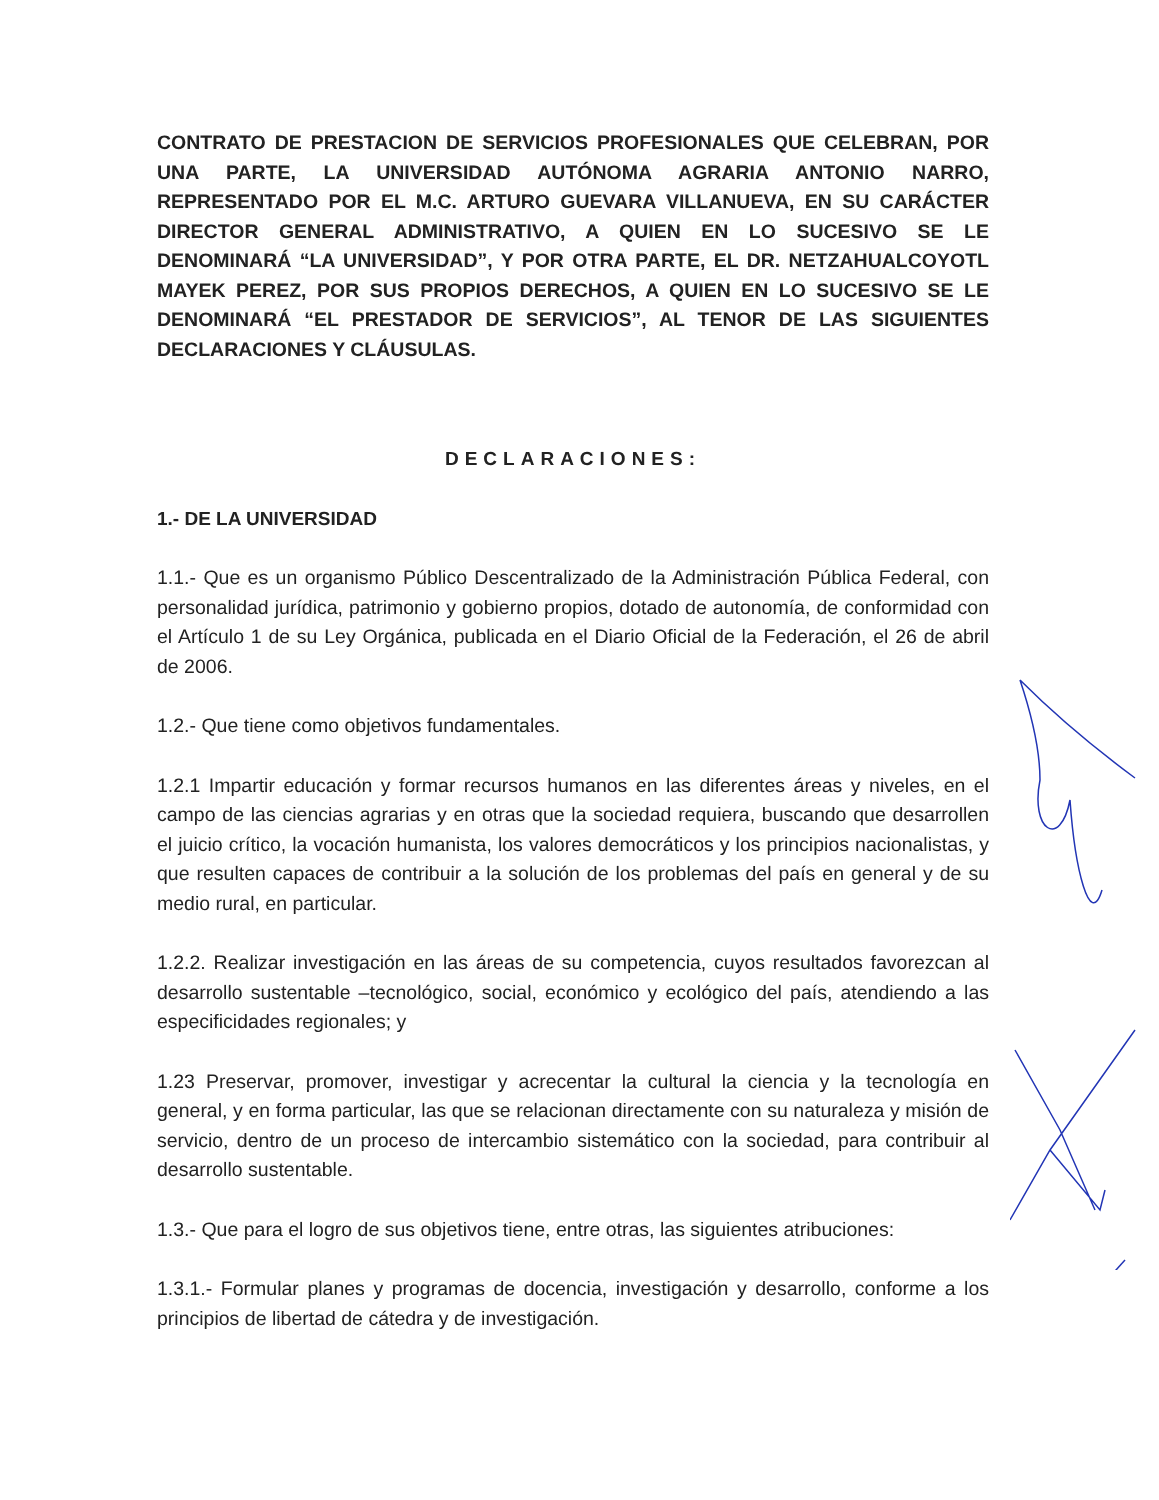CONTRATO DE PRESTACION DE SERVICIOS PROFESIONALES QUE CELEBRAN, POR UNA PARTE, LA UNIVERSIDAD AUTÓNOMA AGRARIA ANTONIO NARRO, REPRESENTADO POR EL M.C. ARTURO GUEVARA VILLANUEVA, EN SU CARÁCTER DIRECTOR GENERAL ADMINISTRATIVO, A QUIEN EN LO SUCESIVO SE LE DENOMINARÁ “LA UNIVERSIDAD”, Y POR OTRA PARTE, EL DR. NETZAHUALCOYOTL MAYEK PEREZ, POR SUS PROPIOS DERECHOS, A QUIEN EN LO SUCESIVO SE LE DENOMINARÁ “EL PRESTADOR DE SERVICIOS”, AL TENOR DE LAS SIGUIENTES DECLARACIONES Y CLÁUSULAS.
DECLARACIONES:
1.- DE LA UNIVERSIDAD
1.1.- Que es un organismo Público Descentralizado de la Administración Pública Federal, con personalidad jurídica, patrimonio y gobierno propios, dotado de autonomía, de conformidad con el Artículo 1 de su Ley Orgánica, publicada en el Diario Oficial de la Federación, el 26 de abril de 2006.
1.2.- Que tiene como objetivos fundamentales.
1.2.1 Impartir educación y formar recursos humanos en las diferentes áreas y niveles, en el campo de las ciencias agrarias y en otras que la sociedad requiera, buscando que desarrollen el juicio crítico, la vocación humanista, los valores democráticos y los principios nacionalistas, y que resulten capaces de contribuir a la solución de los problemas del país en general y de su medio rural, en particular.
1.2.2. Realizar investigación en las áreas de su competencia, cuyos resultados favorezcan al desarrollo sustentable –tecnológico, social, económico y ecológico del país, atendiendo a las especificidades regionales; y
1.23 Preservar, promover, investigar y acrecentar la cultural la ciencia y la tecnología en general, y en forma particular, las que se relacionan directamente con su naturaleza y misión de servicio, dentro de un proceso de intercambio sistemático con la sociedad, para contribuir al desarrollo sustentable.
1.3.- Que para el logro de sus objetivos tiene, entre otras, las siguientes atribuciones:
1.3.1.- Formular planes y programas de docencia, investigación y desarrollo, conforme a los principios de libertad de cátedra y de investigación.